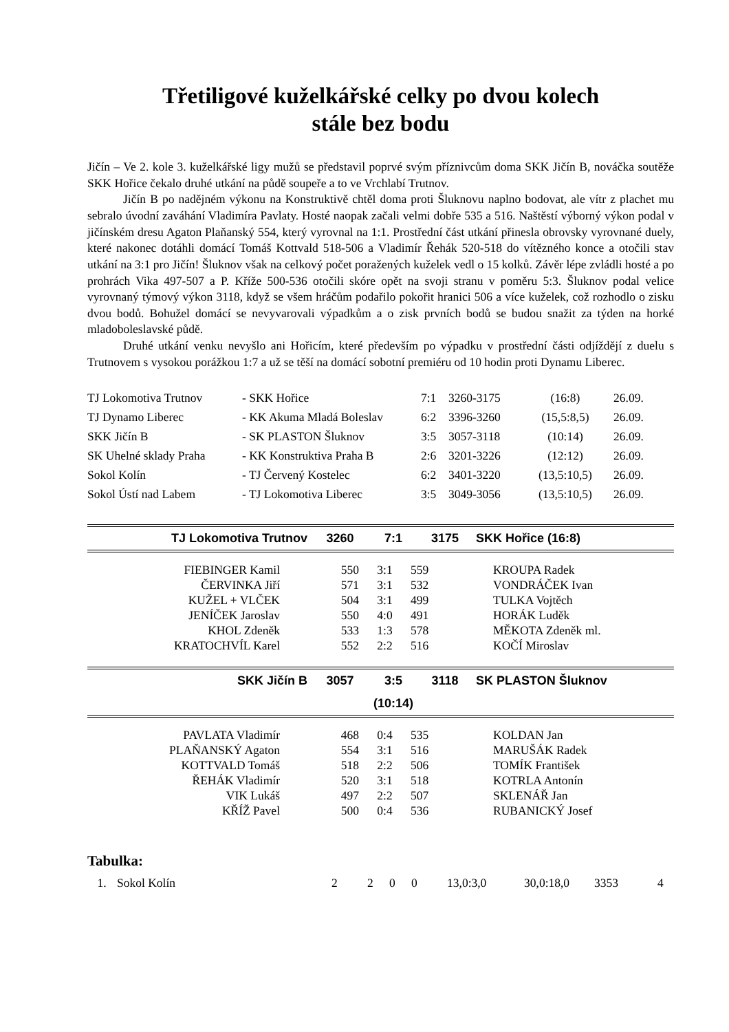Třetiligové kuželkářské celky po dvou kolech
stále bez bodu
Jičín – Ve 2. kole 3. kuželkářské ligy mužů se představil poprvé svým příznivcům doma SKK Jičín B, nováčka soutěže SKK Hořice čekalo druhé utkání na půdě soupeře a to ve Vrchlabí Trutnov.
Jičín B po nadějném výkonu na Konstruktivě chtěl doma proti Šluknovu naplno bodovat, ale vítr z plachet mu sebralo úvodní zaváhání Vladimíra Pavlaty. Hosté naopak začali velmi dobře 535 a 516. Naštěstí výborný výkon podal v jičínském dresu Agaton Plaňanský 554, který vyrovnal na 1:1. Prostřední část utkání přinesla obrovsky vyrovnané duely, které nakonec dotáhli domácí Tomáš Kottvald 518-506 a Vladimír Řehák 520-518 do vítězného konce a otočili stav utkání na 3:1 pro Jičín! Šluknov však na celkový počet poražených kuželek vedl o 15 kolků. Závěr lépe zvládli hosté a po prohrách Vika 497-507 a P. Kříže 500-536 otočili skóre opět na svoji stranu v poměru 5:3. Šluknov podal velice vyrovnaný týmový výkon 3118, když se všem hráčům podařilo pokořit hranici 506 a více kuželek, což rozhodlo o zisku dvou bodů. Bohužel domácí se nevyvarovali výpadkům a o zisk prvních bodů se budou snažit za týden na horké mladoboleslavské půdě.
Druhé utkání venku nevyšlo ani Hořicím, které především po výpadku v prostřední části odjíždějí z duelu s Trutnovem s vysokou porážkou 1:7 a už se těší na domácí sobotní premiéru od 10 hodin proti Dynamu Liberec.
| TJ Lokomotiva Trutnov | - SKK Hořice | 7:1 | 3260-3175 | (16:8) | 26.09. |
| TJ Dynamo Liberec | - KK Akuma Mladá Boleslav | 6:2 | 3396-3260 | (15,5:8,5) | 26.09. |
| SKK Jičín B | - SK PLASTON Šluknov | 3:5 | 3057-3118 | (10:14) | 26.09. |
| SK Uhelné sklady Praha | - KK Konstruktiva Praha B | 2:6 | 3201-3226 | (12:12) | 26.09. |
| Sokol Kolín | - TJ Červený Kostelec | 6:2 | 3401-3220 | (13,5:10,5) | 26.09. |
| Sokol Ústí nad Labem | - TJ Lokomotiva Liberec | 3:5 | 3049-3056 | (13,5:10,5) | 26.09. |
| TJ Lokomotiva Trutnov | 3260 | 7:1 | 3175 | SKK Hořice (16:8) |
| FIEBINGER Kamil | 550 | 3:1 | 559 | KROUPA Radek |
| ČERVINKA Jiří | 571 | 3:1 | 532 | VONDRÁČEK Ivan |
| KUŽEL + VLČEK | 504 | 3:1 | 499 | TULKA Vojtěch |
| JENÍČEK Jaroslav | 550 | 4:0 | 491 | HORÁK Luděk |
| KHOL Zdeněk | 533 | 1:3 | 578 | MĚKOTA Zdeněk ml. |
| KRATOCHVÍL Karel | 552 | 2:2 | 516 | KOČÍ Miroslav |
| SKK Jičín B | 3057 | 3:5 | 3118 | SK PLASTON Šluknov |
| | | (10:14) | | |
| PAVLATA Vladimír | 468 | 0:4 | 535 | KOLDAN Jan |
| PLAŇANSKÝ Agaton | 554 | 3:1 | 516 | MARUŠÁK Radek |
| KOTTVALD Tomáš | 518 | 2:2 | 506 | TOMÍK František |
| ŘEHÁK Vladimír | 520 | 3:1 | 518 | KOTRLA Antonín |
| VIK Lukáš | 497 | 2:2 | 507 | SKLENÁŘ Jan |
| KŘÍŽ Pavel | 500 | 0:4 | 536 | RUBANICKÝ Josef |
Tabulka:
| 1. | Sokol Kolín | 2 | 2 | 0 | 0 | 13,0:3,0 | 30,0:18,0 | 3353 | 4 |